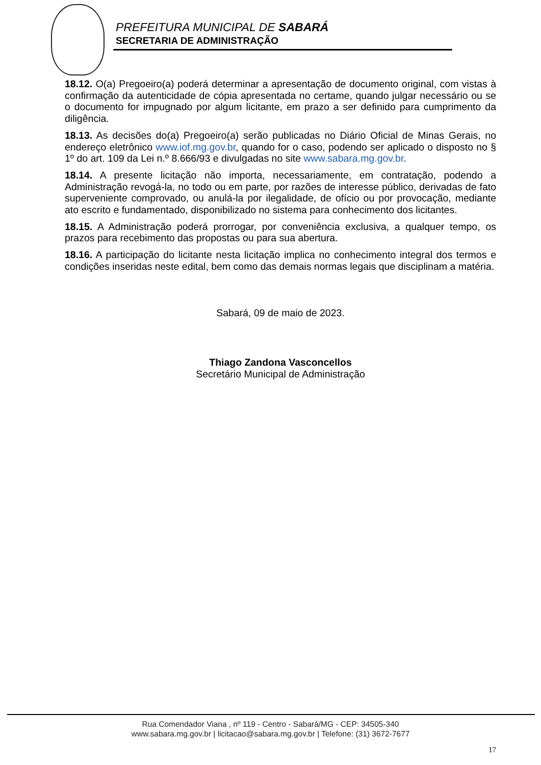PREFEITURA MUNICIPAL DE SABARÁ
SECRETARIA DE ADMINISTRAÇÃO
18.12. O(a) Pregoeiro(a) poderá determinar a apresentação de documento original, com vistas à confirmação da autenticidade de cópia apresentada no certame, quando julgar necessário ou se o documento for impugnado por algum licitante, em prazo a ser definido para cumprimento da diligência.
18.13. As decisões do(a) Pregoeiro(a) serão publicadas no Diário Oficial de Minas Gerais, no endereço eletrônico www.iof.mg.gov.br, quando for o caso, podendo ser aplicado o disposto no § 1º do art. 109 da Lei n.º 8.666/93 e divulgadas no site www.sabara.mg.gov.br.
18.14. A presente licitação não importa, necessariamente, em contratação, podendo a Administração revogá-la, no todo ou em parte, por razões de interesse público, derivadas de fato superveniente comprovado, ou anulá-la por ilegalidade, de ofício ou por provocação, mediante ato escrito e fundamentado, disponibilizado no sistema para conhecimento dos licitantes.
18.15. A Administração poderá prorrogar, por conveniência exclusiva, a qualquer tempo, os prazos para recebimento das propostas ou para sua abertura.
18.16. A participação do licitante nesta licitação implica no conhecimento integral dos termos e condições inseridas neste edital, bem como das demais normas legais que disciplinam a matéria.
Sabará, 09 de maio de 2023.
Thiago Zandona Vasconcellos
Secretário Municipal de Administração
Rua Comendador Viana , nº 119 - Centro - Sabará/MG - CEP: 34505-340
www.sabara.mg.gov.br | licitacao@sabara.mg.gov.br | Telefone: (31) 3672-7677
17